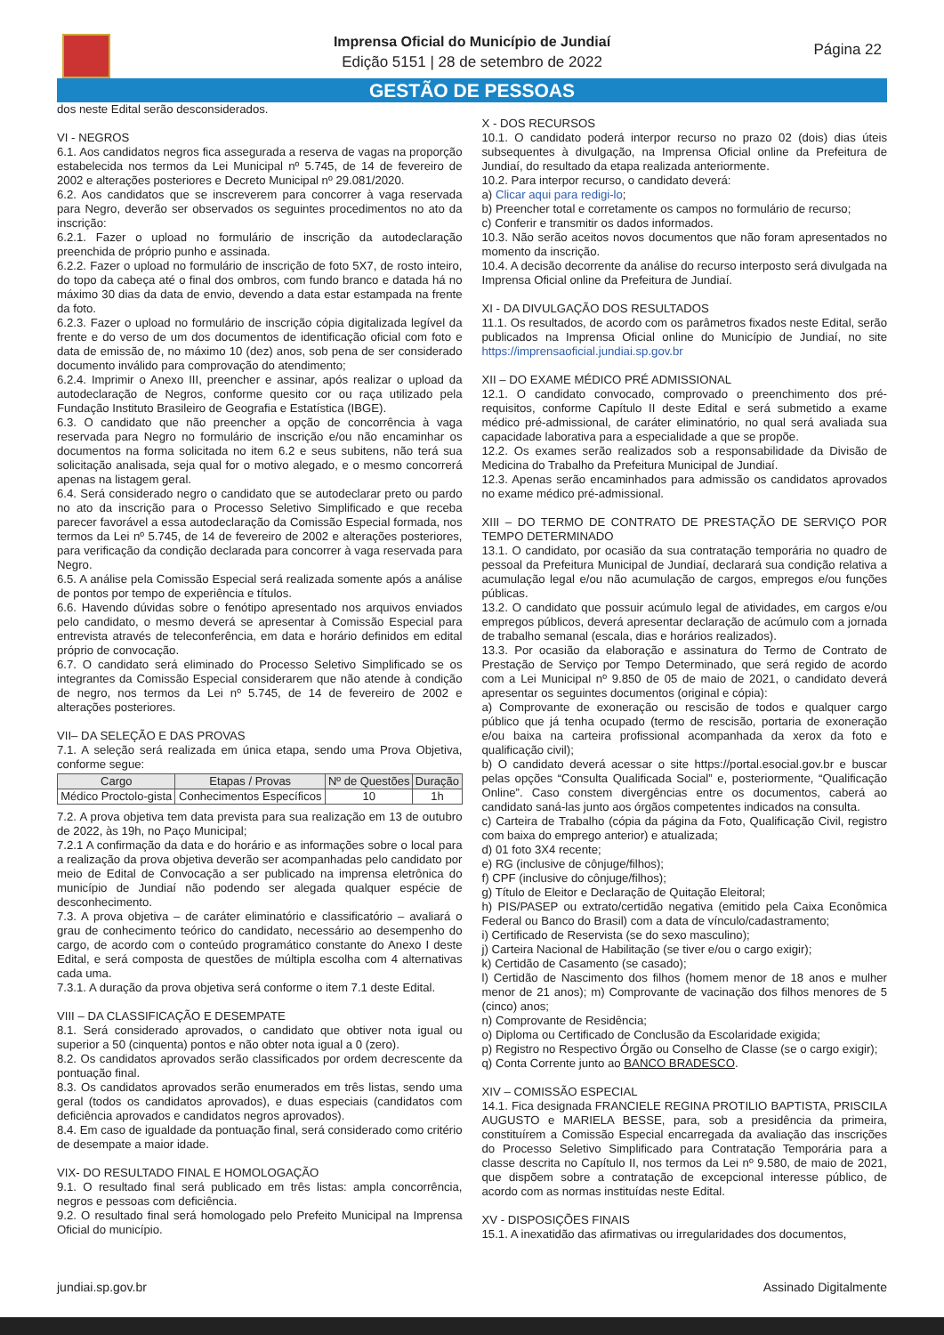Imprensa Oficial do Município de Jundiaí
Edição 5151 | 28 de setembro de 2022
Página 22
GESTÃO DE PESSOAS
dos neste Edital serão desconsiderados.
VI - NEGROS
6.1. Aos candidatos negros fica assegurada a reserva de vagas na proporção estabelecida nos termos da Lei Municipal nº 5.745, de 14 de fevereiro de 2002 e alterações posteriores e Decreto Municipal nº 29.081/2020.
6.2. Aos candidatos que se inscreverem para concorrer à vaga reservada para Negro, deverão ser observados os seguintes procedimentos no ato da inscrição:
6.2.1. Fazer o upload no formulário de inscrição da autodeclaração preenchida de próprio punho e assinada.
6.2.2. Fazer o upload no formulário de inscrição de foto 5X7, de rosto inteiro, do topo da cabeça até o final dos ombros, com fundo branco e datada há no máximo 30 dias da data de envio, devendo a data estar estampada na frente da foto.
6.2.3. Fazer o upload no formulário de inscrição cópia digitalizada legível da frente e do verso de um dos documentos de identificação oficial com foto e data de emissão de, no máximo 10 (dez) anos, sob pena de ser considerado documento inválido para comprovação do atendimento;
6.2.4. Imprimir o Anexo III, preencher e assinar, após realizar o upload da autodeclaração de Negros, conforme quesito cor ou raça utilizado pela Fundação Instituto Brasileiro de Geografia e Estatística (IBGE).
6.3. O candidato que não preencher a opção de concorrência à vaga reservada para Negro no formulário de inscrição e/ou não encaminhar os documentos na forma solicitada no item 6.2 e seus subitens, não terá sua solicitação analisada, seja qual for o motivo alegado, e o mesmo concorrerá apenas na listagem geral.
6.4. Será considerado negro o candidato que se autodeclarar preto ou pardo no ato da inscrição para o Processo Seletivo Simplificado e que receba parecer favorável a essa autodeclaração da Comissão Especial formada, nos termos da Lei nº 5.745, de 14 de fevereiro de 2002 e alterações posteriores, para verificação da condição declarada para concorrer à vaga reservada para Negro.
6.5. A análise pela Comissão Especial será realizada somente após a análise de pontos por tempo de experiência e títulos.
6.6. Havendo dúvidas sobre o fenótipo apresentado nos arquivos enviados pelo candidato, o mesmo deverá se apresentar à Comissão Especial para entrevista através de teleconferência, em data e horário definidos em edital próprio de convocação.
6.7. O candidato será eliminado do Processo Seletivo Simplificado se os integrantes da Comissão Especial considerarem que não atende à condição de negro, nos termos da Lei nº 5.745, de 14 de fevereiro de 2002 e alterações posteriores.
VII– DA SELEÇÃO E DAS PROVAS
7.1. A seleção será realizada em única etapa, sendo uma Prova Objetiva, conforme segue:
| Cargo | Etapas / Provas | Nº de Questões | Duração |
| --- | --- | --- | --- |
| Médico Proctolo-gista | Conhecimentos Específicos | 10 | 1h |
7.2. A prova objetiva tem data prevista para sua realização em 13 de outubro de 2022, às 19h, no Paço Municipal;
7.2.1 A confirmação da data e do horário e as informações sobre o local para a realização da prova objetiva deverão ser acompanhadas pelo candidato por meio de Edital de Convocação a ser publicado na imprensa eletrônica do município de Jundiaí não podendo ser alegada qualquer espécie de desconhecimento.
7.3. A prova objetiva – de caráter eliminatório e classificatório – avaliará o grau de conhecimento teórico do candidato, necessário ao desempenho do cargo, de acordo com o conteúdo programático constante do Anexo I deste Edital, e será composta de questões de múltipla escolha com 4 alternativas cada uma.
7.3.1. A duração da prova objetiva será conforme o item 7.1 deste Edital.
VIII – DA CLASSIFICAÇÃO E DESEMPATE
8.1. Será considerado aprovados, o candidato que obtiver nota igual ou superior a 50 (cinquenta) pontos e não obter nota igual a 0 (zero).
8.2. Os candidatos aprovados serão classificados por ordem decrescente da pontuação final.
8.3. Os candidatos aprovados serão enumerados em três listas, sendo uma geral (todos os candidatos aprovados), e duas especiais (candidatos com deficiência aprovados e candidatos negros aprovados).
8.4. Em caso de igualdade da pontuação final, será considerado como critério de desempate a maior idade.
VIX- DO RESULTADO FINAL E HOMOLOGAÇÃO
9.1. O resultado final será publicado em três listas: ampla concorrência, negros e pessoas com deficiência.
9.2. O resultado final será homologado pelo Prefeito Municipal na Imprensa Oficial do município.
X - DOS RECURSOS
10.1. O candidato poderá interpor recurso no prazo 02 (dois) dias úteis subsequentes à divulgação, na Imprensa Oficial online da Prefeitura de Jundiaí, do resultado da etapa realizada anteriormente.
10.2. Para interpor recurso, o candidato deverá:
a) Clicar aqui para redigi-lo;
b) Preencher total e corretamente os campos no formulário de recurso;
c) Conferir e transmitir os dados informados.
10.3. Não serão aceitos novos documentos que não foram apresentados no momento da inscrição.
10.4. A decisão decorrente da análise do recurso interposto será divulgada na Imprensa Oficial online da Prefeitura de Jundiaí.
XI - DA DIVULGAÇÃO DOS RESULTADOS
11.1. Os resultados, de acordo com os parâmetros fixados neste Edital, serão publicados na Imprensa Oficial online do Município de Jundiaí, no site https://imprensaoficial.jundiai.sp.gov.br
XII – DO EXAME MÉDICO PRÉ ADMISSIONAL
12.1. O candidato convocado, comprovado o preenchimento dos pré-requisitos, conforme Capítulo II deste Edital e será submetido a exame médico pré-admissional, de caráter eliminatório, no qual será avaliada sua capacidade laborativa para a especialidade a que se propõe.
12.2. Os exames serão realizados sob a responsabilidade da Divisão de Medicina do Trabalho da Prefeitura Municipal de Jundiaí.
12.3. Apenas serão encaminhados para admissão os candidatos aprovados no exame médico pré-admissional.
XIII – DO TERMO DE CONTRATO DE PRESTAÇÃO DE SERVIÇO POR TEMPO DETERMINADO
13.1. O candidato, por ocasião da sua contratação temporária no quadro de pessoal da Prefeitura Municipal de Jundiaí, declarará sua condição relativa a acumulação legal e/ou não acumulação de cargos, empregos e/ou funções públicas.
13.2. O candidato que possuir acúmulo legal de atividades, em cargos e/ou empregos públicos, deverá apresentar declaração de acúmulo com a jornada de trabalho semanal (escala, dias e horários realizados).
13.3. Por ocasião da elaboração e assinatura do Termo de Contrato de Prestação de Serviço por Tempo Determinado, que será regido de acordo com a Lei Municipal nº 9.850 de 05 de maio de 2021, o candidato deverá apresentar os seguintes documentos (original e cópia):
a) Comprovante de exoneração ou rescisão de todos e qualquer cargo público que já tenha ocupado (termo de rescisão, portaria de exoneração e/ou baixa na carteira profissional acompanhada da xerox da foto e qualificação civil);
b) O candidato deverá acessar o site https://portal.esocial.gov.br e buscar pelas opções “Consulta Qualificada Social” e, posteriormente, “Qualificação Online”. Caso constem divergências entre os documentos, caberá ao candidato saná-las junto aos órgãos competentes indicados na consulta.
c) Carteira de Trabalho (cópia da página da Foto, Qualificação Civil, registro com baixa do emprego anterior) e atualizada;
d) 01 foto 3X4 recente;
e) RG (inclusive de cônjuge/filhos);
f) CPF (inclusive do cônjuge/filhos);
g) Título de Eleitor e Declaração de Quitação Eleitoral;
h) PIS/PASEP ou extrato/certidão negativa (emitido pela Caixa Econômica Federal ou Banco do Brasil) com a data de vínculo/cadastramento;
i) Certificado de Reservista (se do sexo masculino);
j) Carteira Nacional de Habilitação (se tiver e/ou o cargo exigir);
k) Certidão de Casamento (se casado);
l) Certidão de Nascimento dos filhos (homem menor de 18 anos e mulher menor de 21 anos); m) Comprovante de vacinação dos filhos menores de 5 (cinco) anos;
n) Comprovante de Residência;
o) Diploma ou Certificado de Conclusão da Escolaridade exigida;
p) Registro no Respectivo Órgão ou Conselho de Classe (se o cargo exigir);
q) Conta Corrente junto ao BANCO BRADESCO.
XIV – COMISSÃO ESPECIAL
14.1. Fica designada FRANCIELE REGINA PROTILIO BAPTISTA, PRISCILA AUGUSTO e MARIELA BESSE, para, sob a presidência da primeira, constituírem a Comissão Especial encarregada da avaliação das inscrições do Processo Seletivo Simplificado para Contratação Temporária para a classe descrita no Capítulo II, nos termos da Lei nº 9.580, de maio de 2021, que dispõem sobre a contratação de excepcional interesse público, de acordo com as normas instituídas neste Edital.
XV - DISPOSIÇÕES FINAIS
15.1. A inexatidão das afirmativas ou irregularidades dos documentos,
jundiai.sp.gov.br Assinado Digitalmente